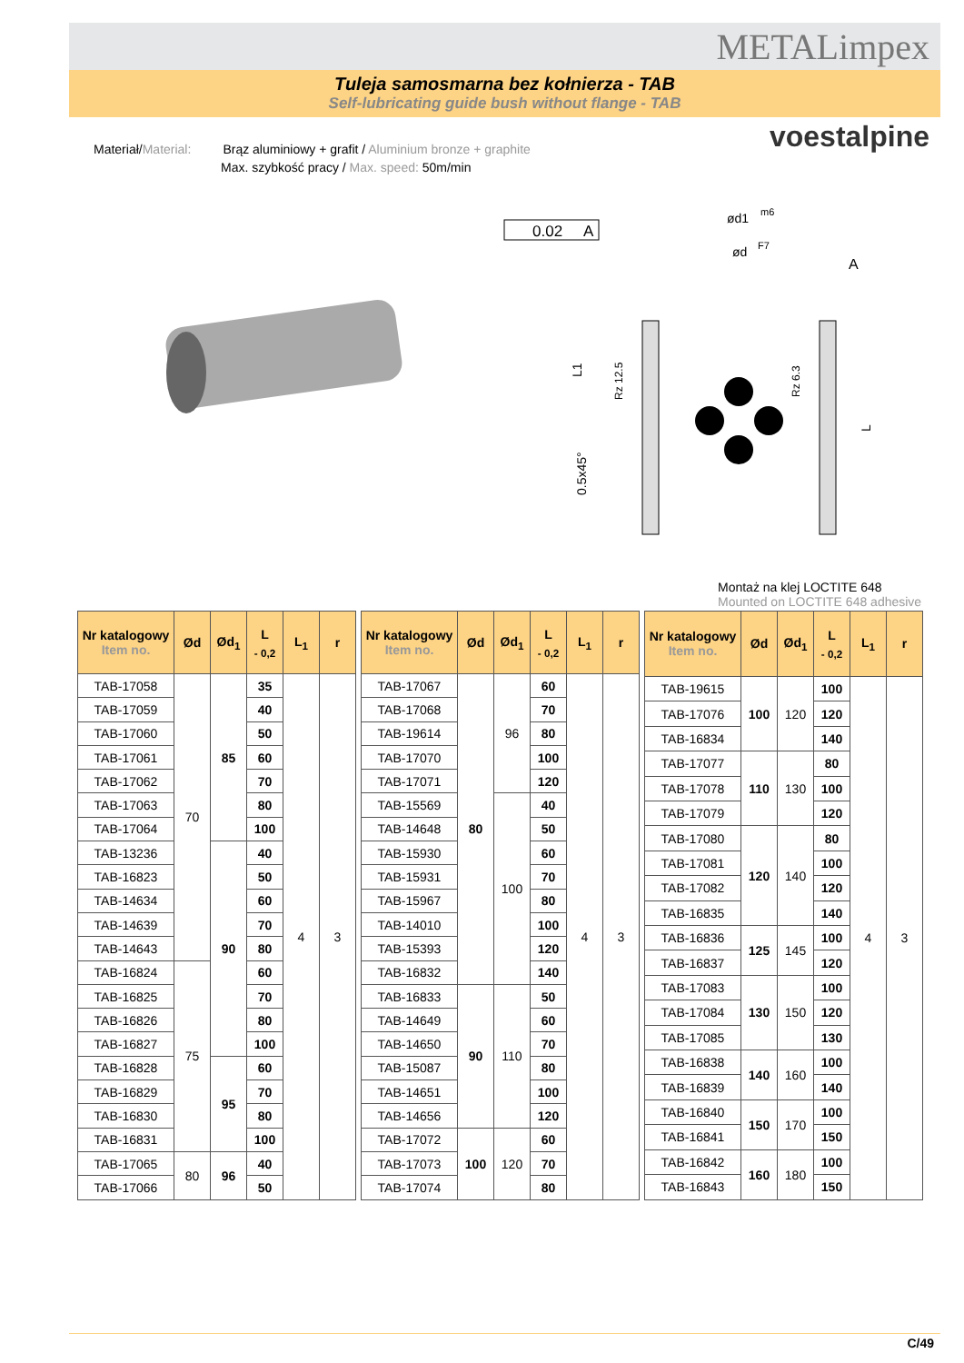METALimpex
Tuleja samosmarna bez kołnierza - TAB
Self-lubricating guide bush without flange - TAB
voestalpine
Materiał/Material: Brąz aluminiowy + grafit / Aluminium bronze + graphite
Max. szybkość pracy / Max. speed: 50m/min
0.02
A
ød1
m6
ød
F7
A
L1
Rz 12.5
Rz 6.3
0.5x45°
L
Montaż na klej LOCTITE 648
Mounted on LOCTITE 648 adhesive
| Nr katalogowy Item no. | Ød | Ød<sub>1</sub> | L <sub>- 0,2</sub> | L<sub>1</sub> | r |
| --- | --- | --- | --- | --- | --- |
| TAB-17058 | 70 | 85 | 35 | 4 | 3 |
| TAB-17059 | | | 40 | | |
| TAB-17060 | | | 50 | | |
| TAB-17061 | | | 60 | | |
| TAB-17062 | | | 70 | | |
| TAB-17063 | | | 80 | | |
| TAB-17064 | | | 100 | | |
| TAB-13236 | | 90 | 40 | | |
| TAB-16823 | | | 50 | | |
| TAB-14634 | | | 60 | | |
| TAB-14639 | | | 70 | | |
| TAB-14643 | | | 80 | | |
| TAB-16824 | 75 | | 60 | | |
| TAB-16825 | | | 70 | | |
| TAB-16826 | | | 80 | | |
| TAB-16827 | | | 100 | | |
| TAB-16828 | | 95 | 60 | | |
| TAB-16829 | | | 70 | | |
| TAB-16830 | | | 80 | | |
| TAB-16831 | | | 100 | | |
| TAB-17065 | 80 | 96 | 40 | | |
| TAB-17066 | | | 50 | | |
| Nr katalogowy Item no. | Ød | Ød<sub>1</sub> | L <sub>- 0,2</sub> | L<sub>1</sub> | r |
| --- | --- | --- | --- | --- | --- |
| TAB-17067 | 80 | 96 | 60 | 4 | 3 |
| TAB-17068 | | | 70 | | |
| TAB-19614 | | | 80 | | |
| TAB-17070 | | | 100 | | |
| TAB-17071 | | | 120 | | |
| TAB-15569 | | 100 | 40 | | |
| TAB-14648 | | | 50 | | |
| TAB-15930 | | | 60 | | |
| TAB-15931 | | | 70 | | |
| TAB-15967 | | | 80 | | |
| TAB-14010 | | | 100 | | |
| TAB-15393 | | | 120 | | |
| TAB-16832 | | | 140 | | |
| TAB-16833 | 90 | 110 | 50 | | |
| TAB-14649 | | | 60 | | |
| TAB-14650 | | | 70 | | |
| TAB-15087 | | | 80 | | |
| TAB-14651 | | | 100 | | |
| TAB-14656 | | | 120 | | |
| TAB-17072 | 100 | 120 | 60 | | |
| TAB-17073 | | | 70 | | |
| TAB-17074 | | | 80 | | |
| Nr katalogowy Item no. | Ød | Ød<sub>1</sub> | L <sub>- 0,2</sub> | L<sub>1</sub> | r |
| --- | --- | --- | --- | --- | --- |
| TAB-19615 | 100 | 120 | 100 | 4 | 3 |
| TAB-17076 | | | 120 | | |
| TAB-16834 | | | 140 | | |
| TAB-17077 | 110 | 130 | 80 | | |
| TAB-17078 | | | 100 | | |
| TAB-17079 | | | 120 | | |
| TAB-17080 | 120 | 140 | 80 | | |
| TAB-17081 | | | 100 | | |
| TAB-17082 | | | 120 | | |
| TAB-16835 | | | 140 | | |
| TAB-16836 | 125 | 145 | 100 | | |
| TAB-16837 | | | 120 | | |
| TAB-17083 | 130 | 150 | 100 | | |
| TAB-17084 | | | 120 | | |
| TAB-17085 | | | 130 | | |
| TAB-16838 | 140 | 160 | 100 | | |
| TAB-16839 | | | 140 | | |
| TAB-16840 | 150 | 170 | 100 | | |
| TAB-16841 | | | 150 | | |
| TAB-16842 | 160 | 180 | 100 | | |
| TAB-16843 | | | 150 | | |
C/49